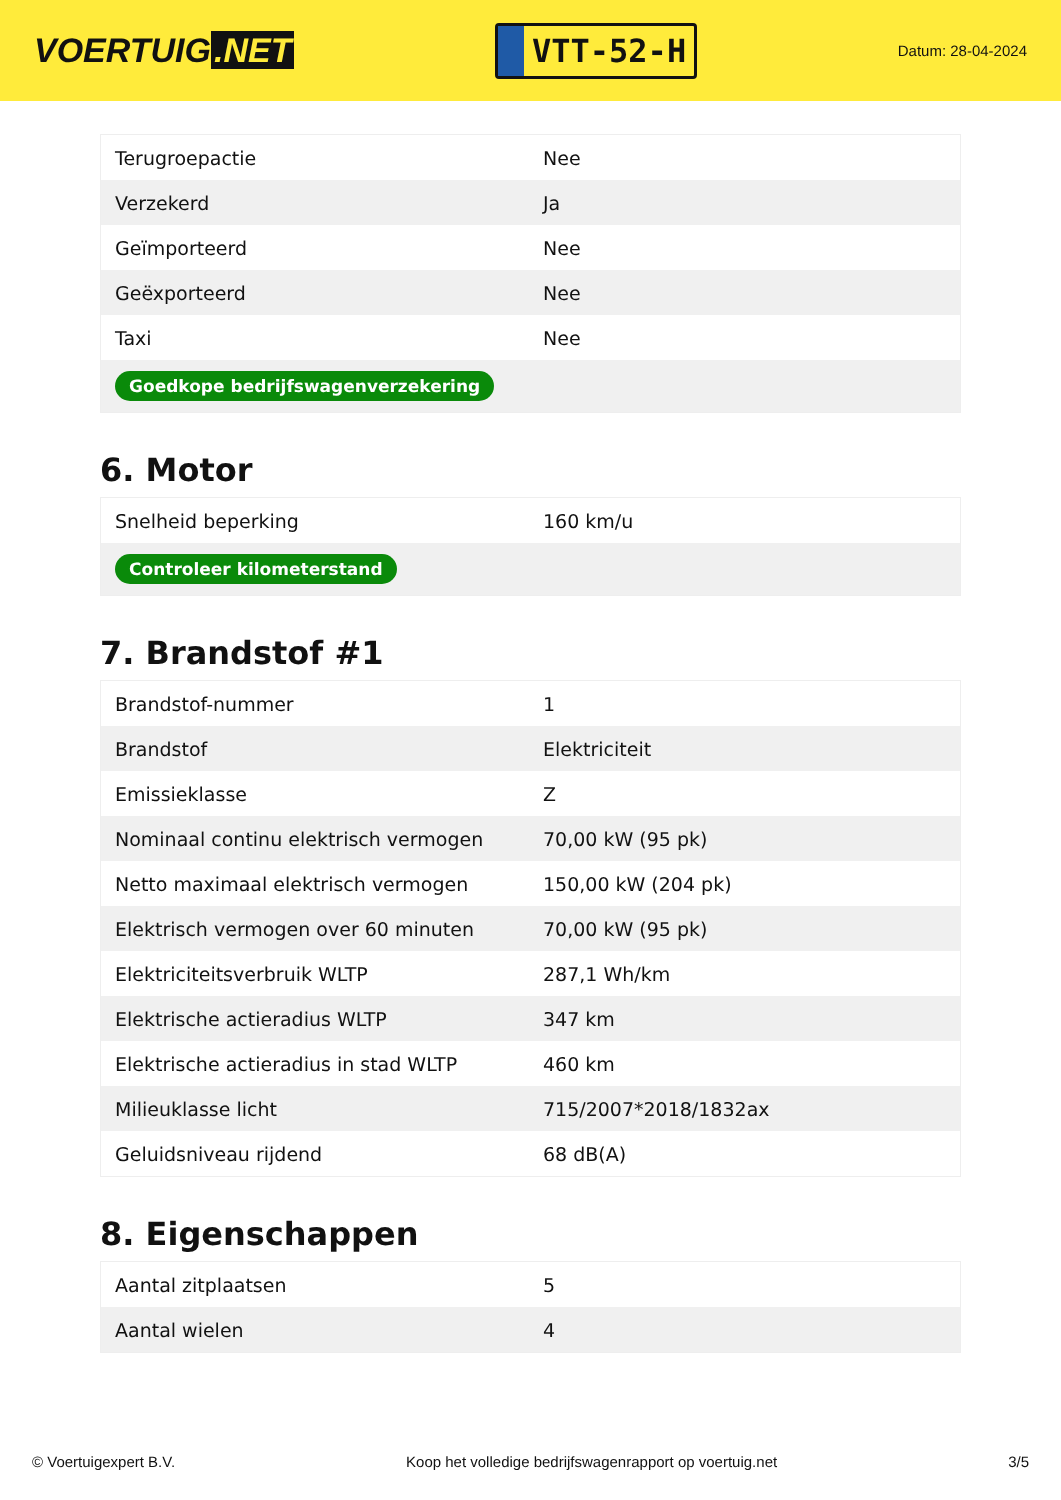VOERTUIG.NET
VTT-52-H
Datum: 28-04-2024
| Terugroepactie | Nee |
| Verzekerd | Ja |
| Geïmporteerd | Nee |
| Geëxporteerd | Nee |
| Taxi | Nee |
| Goedkope bedrijfswagenverzekering | |
6. Motor
| Snelheid beperking | 160 km/u |
| Controleer kilometerstand | |
7. Brandstof #1
| Brandstof-nummer | 1 |
| Brandstof | Elektriciteit |
| Emissieklasse | Z |
| Nominaal continu elektrisch vermogen | 70,00 kW (95 pk) |
| Netto maximaal elektrisch vermogen | 150,00 kW (204 pk) |
| Elektrisch vermogen over 60 minuten | 70,00 kW (95 pk) |
| Elektriciteitsverbruik WLTP | 287,1 Wh/km |
| Elektrische actieradius WLTP | 347 km |
| Elektrische actieradius in stad WLTP | 460 km |
| Milieuklasse licht | 715/2007*2018/1832ax |
| Geluidsniveau rijdend | 68 dB(A) |
8. Eigenschappen
| Aantal zitplaatsen | 5 |
| Aantal wielen | 4 |
© Voertuigexpert B.V. Koop het volledige bedrijfswagenrapport op voertuig.net 3/5